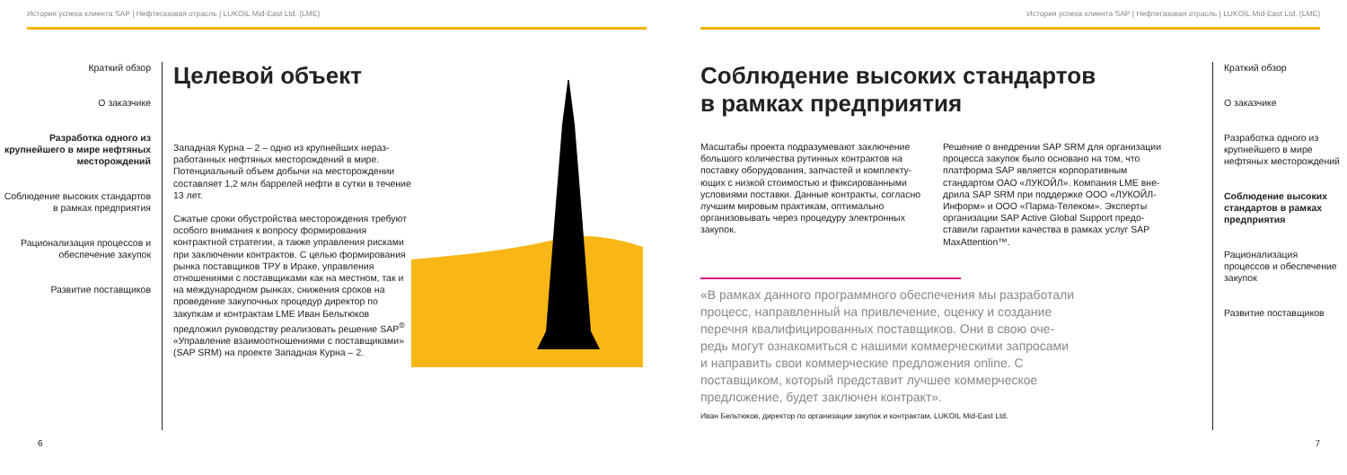История успеха клиента SAP | Нефтегазовая отрасль | LUKOIL Mid-East Ltd. (LME)
Краткий обзор
О заказчике
Разработка одного из крупнейшего в мире нефтяных месторождений
Соблюдение высоких стандартов в рамках предприятия
Рационализация процессов и обеспечение закупок
Развитие поставщиков
Целевой объект
Западная Курна – 2 – одно из крупнейших нераз­работанных нефтяных месторождений в мире. Потенциальный объем добычи на месторожде­нии составляет 1,2 млн баррелей нефти в сутки в течение 13 лет.
Сжатые сроки обустройства месторождения тре­буют особого внимания к вопросу формирования контрактной стратегии, а также управления рисками при заключении контрактов. С целью формирования рынка поставщиков ТРУ в Ираке, управления отношениями с поставщиками как на местном, так и на международном рынках, снижения сроков на проведение закупочных процедур директор по закупкам и контрактам LME Иван Бельтюков предложил руководству реализовать решение SAP<sup>®</sup> «Управление взаи­моотношениями с поставщиками» (SAP SRM) на проекте Западная Курна – 2.
6
История успеха клиента SAP | Нефтегазовая отрасль | LUKOIL Mid-East Ltd. (LME)
Соблюдение высоких стандартов
в рамках предприятия
Масштабы проекта подразумевают заключение большого количества рутинных контрактов на поставку оборудования, запчастей и комплекту­ющих с низкой стоимостью и фиксированными условиями поставки. Данные контракты, соглас­но лучшим мировым практикам, оптимально организовывать через процедуру электронных закупок.
Решение о внедрении SAP SRM для организа­ции процесса закупок было основано на том, что платформа SAP является корпоративным стандартом ОАО «ЛУКОЙЛ». Компания LME вне­дрила SAP SRM при поддержке ООО «ЛУКОЙЛ-Информ» и ООО «Парма-Телеком». Эксперты организации SAP Active Global Support предо­ставили гарантии качества в рамках услуг SAP MaxAttention™.
«В рамках данного программного обеспечения мы разработа­ли процесс, направленный на привлечение, оценку и создание перечня квалифицированных поставщиков. Они в свою оче­редь могут ознакомиться с нашими коммерческими запроса­ми и направить свои коммерческие предложения online. С поставщиком, который представит лучшее коммерческое предложение, будет заключен контракт».
Иван Бельтюков, директор по организации закупок и контрактам, LUKOIL Mid-East Ltd.
Краткий обзор
О заказчике
Разработка одного из крупнейшего в мире нефтяных месторождений
Соблюдение высоких стандартов в рамках предприятия
Рационализация процессов и обеспечение закупок
Развитие поставщиков
7